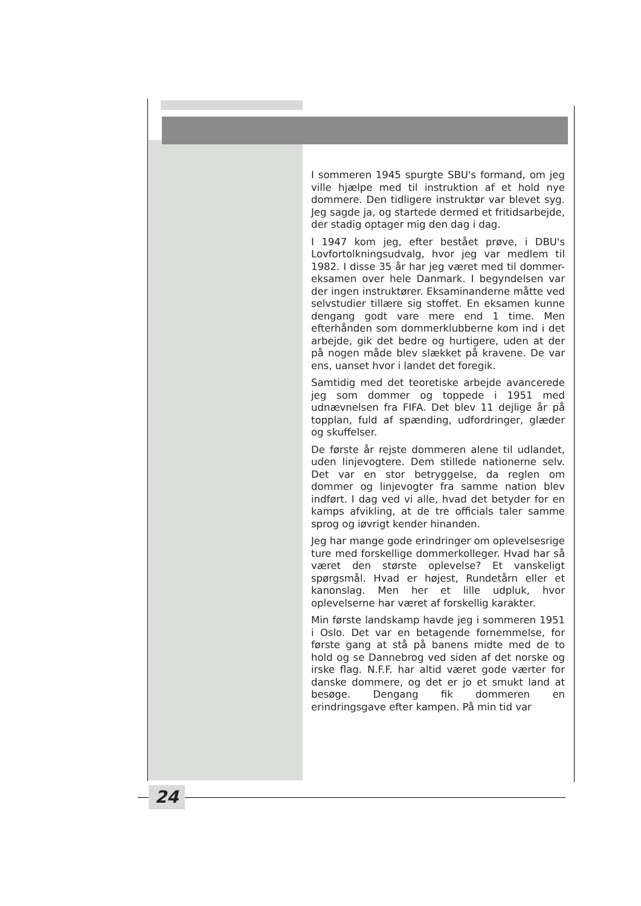I sommeren 1945 spurgte SBU's formand, om jeg ville hjælpe med til instruktion af et hold nye dommere. Den tidligere instruktør var blevet syg. Jeg sagde ja, og startede dermed et fritidsarbejde, der stadig optager mig den dag i dag.
I 1947 kom jeg, efter bestået prøve, i DBU's Lovfortolkningsudvalg, hvor jeg var medlem til 1982. I disse 35 år har jeg været med til dommer-eksamen over hele Danmark. I begyndelsen var der ingen instruktører. Eksaminanderne måtte ved selvstudier tillære sig stoffet. En eksamen kunne dengang godt vare mere end 1 time. Men efterhånden som dommerklubberne kom ind i det arbejde, gik det bedre og hurtigere, uden at der på nogen måde blev slækket på kravene. De var ens, uanset hvor i landet det foregik.
Samtidig med det teoretiske arbejde avancerede jeg som dommer og toppede i 1951 med udnævnelsen fra FIFA. Det blev 11 dejlige år på topplan, fuld af spænding, udfordringer, glæder og skuffelser.
De første år rejste dommeren alene til udlandet, uden linjevogtere. Dem stillede nationerne selv. Det var en stor betryggelse, da reglen om dommer og linjevogter fra samme nation blev indført. I dag ved vi alle, hvad det betyder for en kamps afvikling, at de tre officials taler samme sprog og iøvrigt kender hinanden.
Jeg har mange gode erindringer om oplevelsesrige ture med forskellige dommerkolleger. Hvad har så været den største oplevelse? Et vanskeligt spørgsmål. Hvad er højest, Rundetårn eller et kanonslag. Men her et lille udpluk, hvor oplevelserne har været af forskellig karakter.
Min første landskamp havde jeg i sommeren 1951 i Oslo. Det var en betagende fornemmelse, for første gang at stå på banens midte med de to hold og se Dannebrog ved siden af det norske og irske flag. N.F.F. har altid været gode værter for danske dommere, og det er jo et smukt land at besøge. Dengang fik dommeren en erindringsgave efter kampen. På min tid var
24